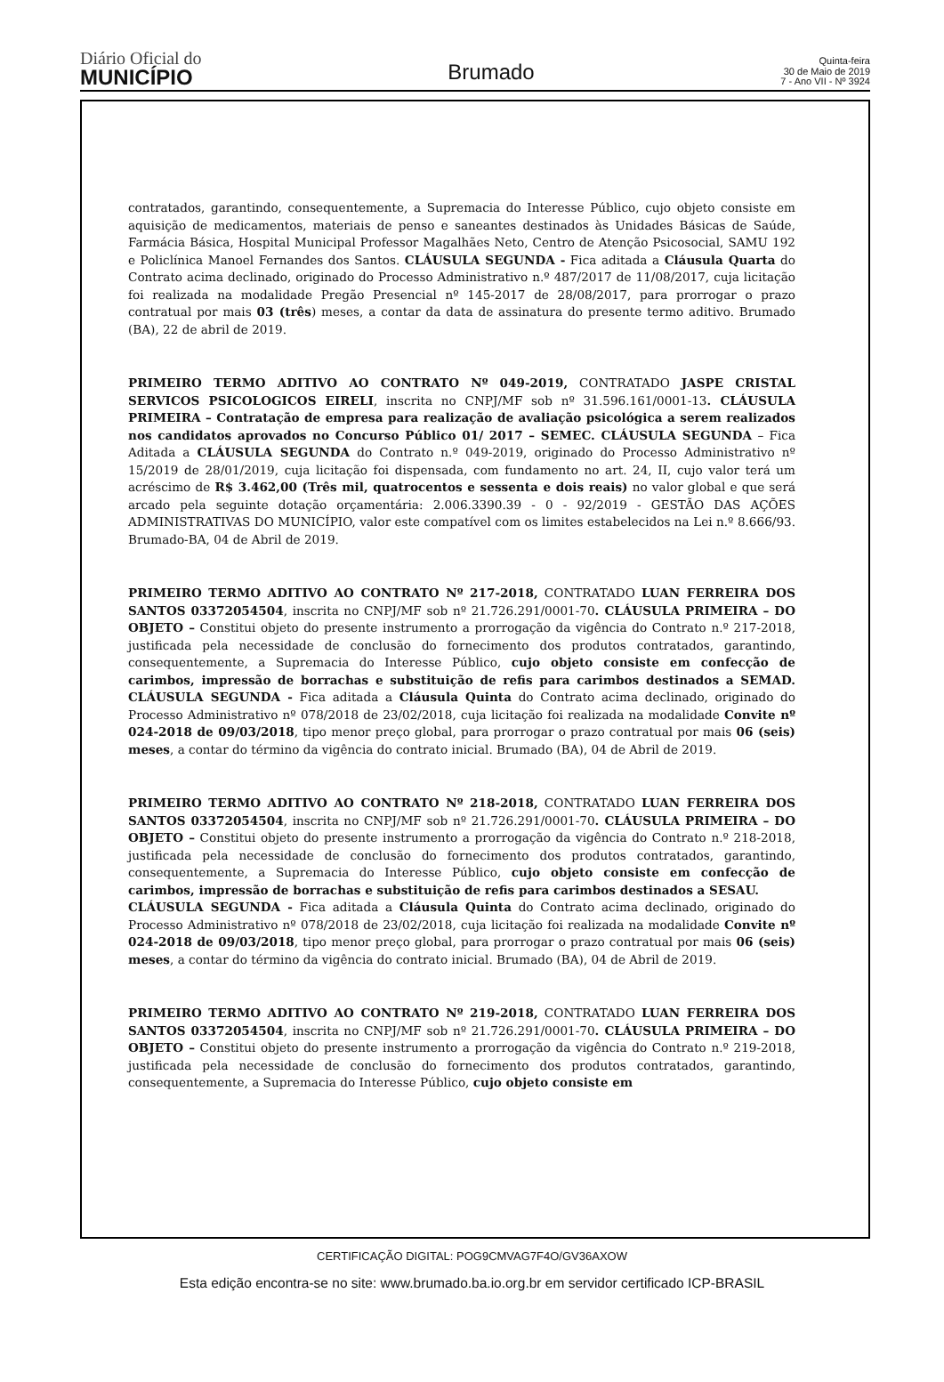Diário Oficial do
MUNICÍPIO
Brumado
Quinta-feira
30 de Maio de 2019
7 - Ano VII - Nº 3924
contratados, garantindo, consequentemente, a Supremacia do Interesse Público, cujo objeto consiste em aquisição de medicamentos, materiais de penso e saneantes destinados às Unidades Básicas de Saúde, Farmácia Básica, Hospital Municipal Professor Magalhães Neto, Centro de Atenção Psicosocial, SAMU 192 e Policlínica Manoel Fernandes dos Santos. CLÁUSULA SEGUNDA - Fica aditada a Cláusula Quarta do Contrato acima declinado, originado do Processo Administrativo n.º 487/2017 de 11/08/2017, cuja licitação foi realizada na modalidade Pregão Presencial nº 145-2017 de 28/08/2017, para prorrogar o prazo contratual por mais 03 (três) meses, a contar da data de assinatura do presente termo aditivo. Brumado (BA), 22 de abril de 2019.
PRIMEIRO TERMO ADITIVO AO CONTRATO Nº 049-2019, CONTRATADO JASPE CRISTAL SERVICOS PSICOLOGICOS EIRELI, inscrita no CNPJ/MF sob nº 31.596.161/0001-13. CLÁUSULA PRIMEIRA – Contratação de empresa para realização de avaliação psicológica a serem realizados nos candidatos aprovados no Concurso Público 01/ 2017 – SEMEC. CLÁUSULA SEGUNDA – Fica Aditada a CLÁUSULA SEGUNDA do Contrato n.º 049-2019, originado do Processo Administrativo nº 15/2019 de 28/01/2019, cuja licitação foi dispensada, com fundamento no art. 24, II, cujo valor terá um acréscimo de R$ 3.462,00 (Três mil, quatrocentos e sessenta e dois reais) no valor global e que será arcado pela seguinte dotação orçamentária: 2.006.3390.39 - 0 - 92/2019 - GESTÃO DAS AÇÕES ADMINISTRATIVAS DO MUNICÍPIO, valor este compatível com os limites estabelecidos na Lei n.º 8.666/93. Brumado-BA, 04 de Abril de 2019.
PRIMEIRO TERMO ADITIVO AO CONTRATO Nº 217-2018, CONTRATADO LUAN FERREIRA DOS SANTOS 03372054504, inscrita no CNPJ/MF sob nº 21.726.291/0001-70. CLÁUSULA PRIMEIRA – DO OBJETO – Constitui objeto do presente instrumento a prorrogação da vigência do Contrato n.º 217-2018, justificada pela necessidade de conclusão do fornecimento dos produtos contratados, garantindo, consequentemente, a Supremacia do Interesse Público, cujo objeto consiste em confecção de carimbos, impressão de borrachas e substituição de refis para carimbos destinados a SEMAD. CLÁUSULA SEGUNDA - Fica aditada a Cláusula Quinta do Contrato acima declinado, originado do Processo Administrativo nº 078/2018 de 23/02/2018, cuja licitação foi realizada na modalidade Convite nº 024-2018 de 09/03/2018, tipo menor preço global, para prorrogar o prazo contratual por mais 06 (seis) meses, a contar do término da vigência do contrato inicial. Brumado (BA), 04 de Abril de 2019.
PRIMEIRO TERMO ADITIVO AO CONTRATO Nº 218-2018, CONTRATADO LUAN FERREIRA DOS SANTOS 03372054504, inscrita no CNPJ/MF sob nº 21.726.291/0001-70. CLÁUSULA PRIMEIRA – DO OBJETO – Constitui objeto do presente instrumento a prorrogação da vigência do Contrato n.º 218-2018, justificada pela necessidade de conclusão do fornecimento dos produtos contratados, garantindo, consequentemente, a Supremacia do Interesse Público, cujo objeto consiste em confecção de carimbos, impressão de borrachas e substituição de refis para carimbos destinados a SESAU.
CLÁUSULA SEGUNDA - Fica aditada a Cláusula Quinta do Contrato acima declinado, originado do Processo Administrativo nº 078/2018 de 23/02/2018, cuja licitação foi realizada na modalidade Convite nº 024-2018 de 09/03/2018, tipo menor preço global, para prorrogar o prazo contratual por mais 06 (seis) meses, a contar do término da vigência do contrato inicial. Brumado (BA), 04 de Abril de 2019.
PRIMEIRO TERMO ADITIVO AO CONTRATO Nº 219-2018, CONTRATADO LUAN FERREIRA DOS SANTOS 03372054504, inscrita no CNPJ/MF sob nº 21.726.291/0001-70. CLÁUSULA PRIMEIRA – DO OBJETO – Constitui objeto do presente instrumento a prorrogação da vigência do Contrato n.º 219-2018, justificada pela necessidade de conclusão do fornecimento dos produtos contratados, garantindo, consequentemente, a Supremacia do Interesse Público, cujo objeto consiste em
CERTIFICAÇÃO DIGITAL: POG9CMVAG7F4O/GV36AXOW
Esta edição encontra-se no site: www.brumado.ba.io.org.br em servidor certificado ICP-BRASIL